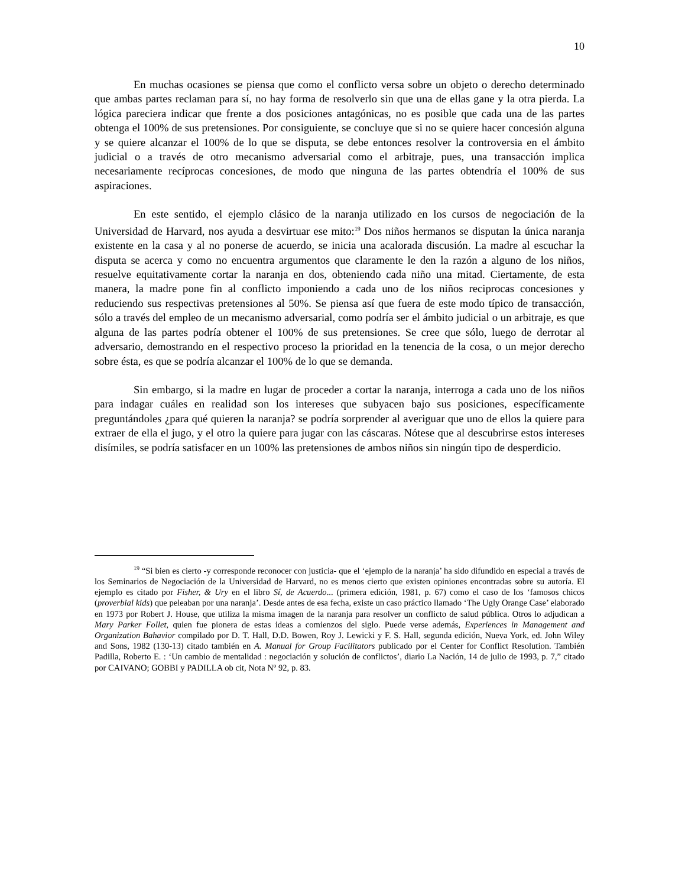10
En muchas ocasiones se piensa que como el conflicto versa sobre un objeto o derecho determinado que ambas partes reclaman para sí, no hay forma de resolverlo sin que una de ellas gane y la otra pierda. La lógica pareciera indicar que frente a dos posiciones antagónicas, no es posible que cada una de las partes obtenga el 100% de sus pretensiones. Por consiguiente, se concluye que si no se quiere hacer concesión alguna y se quiere alcanzar el 100% de lo que se disputa, se debe entonces resolver la controversia en el ámbito judicial o a través de otro mecanismo adversarial como el arbitraje, pues, una transacción implica necesariamente recíprocas concesiones, de modo que ninguna de las partes obtendría el 100% de sus aspiraciones.
En este sentido, el ejemplo clásico de la naranja utilizado en los cursos de negociación de la Universidad de Harvard, nos ayuda a desvirtuar ese mito:<sup>19</sup> Dos niños hermanos se disputan la única naranja existente en la casa y al no ponerse de acuerdo, se inicia una acalorada discusión. La madre al escuchar la disputa se acerca y como no encuentra argumentos que claramente le den la razón a alguno de los niños, resuelve equitativamente cortar la naranja en dos, obteniendo cada niño una mitad. Ciertamente, de esta manera, la madre pone fin al conflicto imponiendo a cada uno de los niños reciprocas concesiones y reduciendo sus respectivas pretensiones al 50%. Se piensa así que fuera de este modo típico de transacción, sólo a través del empleo de un mecanismo adversarial, como podría ser el ámbito judicial o un arbitraje, es que alguna de las partes podría obtener el 100% de sus pretensiones. Se cree que sólo, luego de derrotar al adversario, demostrando en el respectivo proceso la prioridad en la tenencia de la cosa, o un mejor derecho sobre ésta, es que se podría alcanzar el 100% de lo que se demanda.
Sin embargo, si la madre en lugar de proceder a cortar la naranja, interroga a cada uno de los niños para indagar cuáles en realidad son los intereses que subyacen bajo sus posiciones, específicamente preguntándoles ¿para qué quieren la naranja? se podría sorprender al averiguar que uno de ellos la quiere para extraer de ella el jugo, y el otro la quiere para jugar con las cáscaras. Nótese que al descubrirse estos intereses disímiles, se podría satisfacer en un 100% las pretensiones de ambos niños sin ningún tipo de desperdicio.
<sup>19</sup> “Si bien es cierto -y corresponde reconocer con justicia- que el ‘ejemplo de la naranja’ ha sido difundido en especial a través de los Seminarios de Negociación de la Universidad de Harvard, no es menos cierto que existen opiniones encontradas sobre su autoría. El ejemplo es citado por Fisher, & Ury en el libro Sí, de Acuerdo... (primera edición, 1981, p. 67) como el caso de los ‘famosos chicos (proverbial kids) que peleaban por una naranja’. Desde antes de esa fecha, existe un caso práctico llamado ‘The Ugly Orange Case’ elaborado en 1973 por Robert J. House, que utiliza la misma imagen de la naranja para resolver un conflicto de salud pública. Otros lo adjudican a Mary Parker Follet, quien fue pionera de estas ideas a comienzos del siglo. Puede verse además, Experiences in Management and Organization Bahavior compilado por D. T. Hall, D.D. Bowen, Roy J. Lewicki y F. S. Hall, segunda edición, Nueva York, ed. John Wiley and Sons, 1982 (130-13) citado también en A. Manual for Group Facilitators publicado por el Center for Conflict Resolution. También Padilla, Roberto E. : ‘Un cambio de mentalidad : negociación y solución de conflictos’, diario La Nación, 14 de julio de 1993, p. 7,” citado por CAIVANO; GOBBI y PADILLA ob cit, Nota Nº 92, p. 83.